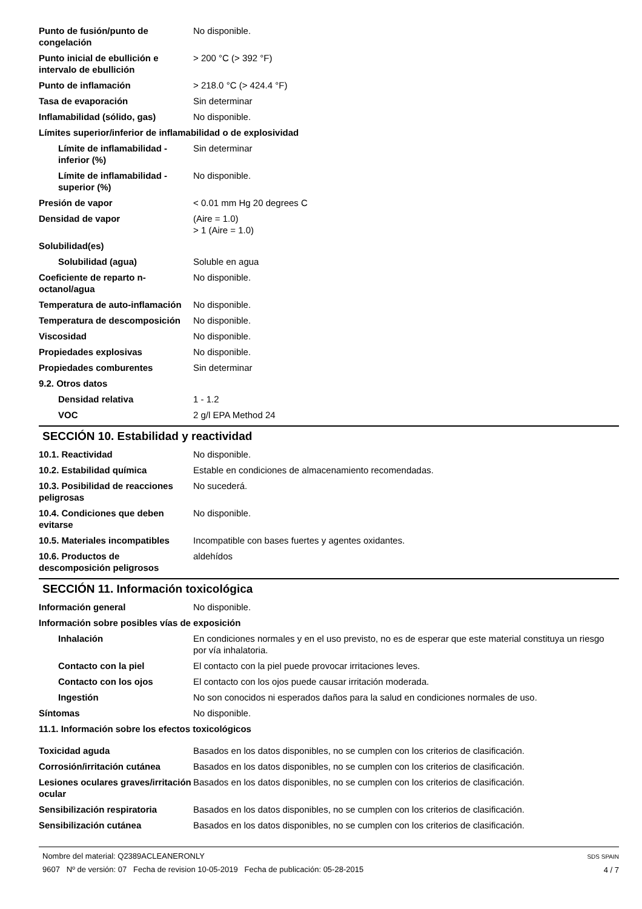| Punto de fusión/punto de congelación | No disponible. |
| Punto inicial de ebullición e intervalo de ebullición | > 200 °C (> 392 °F) |
| Punto de inflamación | > 218.0 °C (> 424.4 °F) |
| Tasa de evaporación | Sin determinar |
| Inflamabilidad (sólido, gas) | No disponible. |
| Límites superior/inferior de inflamabilidad o de explosividad | |
| Límite de inflamabilidad - inferior (%) | Sin determinar |
| Límite de inflamabilidad - superior (%) | No disponible. |
| Presión de vapor | < 0.01 mm Hg 20 degrees C |
| Densidad de vapor | (Aire = 1.0) > 1 (Aire = 1.0) |
| Solubilidad(es) | |
| Solubilidad (agua) | Soluble en agua |
| Coeficiente de reparto n-octanol/agua | No disponible. |
| Temperatura de auto-inflamación | No disponible. |
| Temperatura de descomposición | No disponible. |
| Viscosidad | No disponible. |
| Propiedades explosivas | No disponible. |
| Propiedades comburentes | Sin determinar |
| 9.2. Otros datos | |
| Densidad relativa | 1 - 1.2 |
| VOC | 2 g/l EPA Method 24 |
SECCIÓN 10. Estabilidad y reactividad
| 10.1. Reactividad | No disponible. |
| 10.2. Estabilidad química | Estable en condiciones de almacenamiento recomendadas. |
| 10.3. Posibilidad de reacciones peligrosas | No sucederá. |
| 10.4. Condiciones que deben evitarse | No disponible. |
| 10.5. Materiales incompatibles | Incompatible con bases fuertes y agentes oxidantes. |
| 10.6. Productos de descomposición peligrosos | aldehídos |
SECCIÓN 11. Información toxicológica
| Información general | No disponible. |
| Información sobre posibles vías de exposición | |
| Inhalación | En condiciones normales y en el uso previsto, no es de esperar que este material constituya un riesgo por vía inhalatoria. |
| Contacto con la piel | El contacto con la piel puede provocar irritaciones leves. |
| Contacto con los ojos | El contacto con los ojos puede causar irritación moderada. |
| Ingestión | No son conocidos ni esperados daños para la salud en condiciones normales de uso. |
| Síntomas | No disponible. |
| 11.1. Información sobre los efectos toxicológicos | |
| Toxicidad aguda | Basados en los datos disponibles, no se cumplen con los criterios de clasificación. |
| Corrosión/irritación cutánea | Basados en los datos disponibles, no se cumplen con los criterios de clasificación. |
| Lesiones oculares graves/irritación ocular | Basados en los datos disponibles, no se cumplen con los criterios de clasificación. |
| Sensibilización respiratoria | Basados en los datos disponibles, no se cumplen con los criterios de clasificación. |
| Sensibilización cutánea | Basados en los datos disponibles, no se cumplen con los criterios de clasificación. |
Nombre del material: Q2389ACLEANERONLY
9607 Nº de versión: 07 Fecha de revision 10-05-2019 Fecha de publicación: 05-28-2015
SDS SPAIN
4 / 7